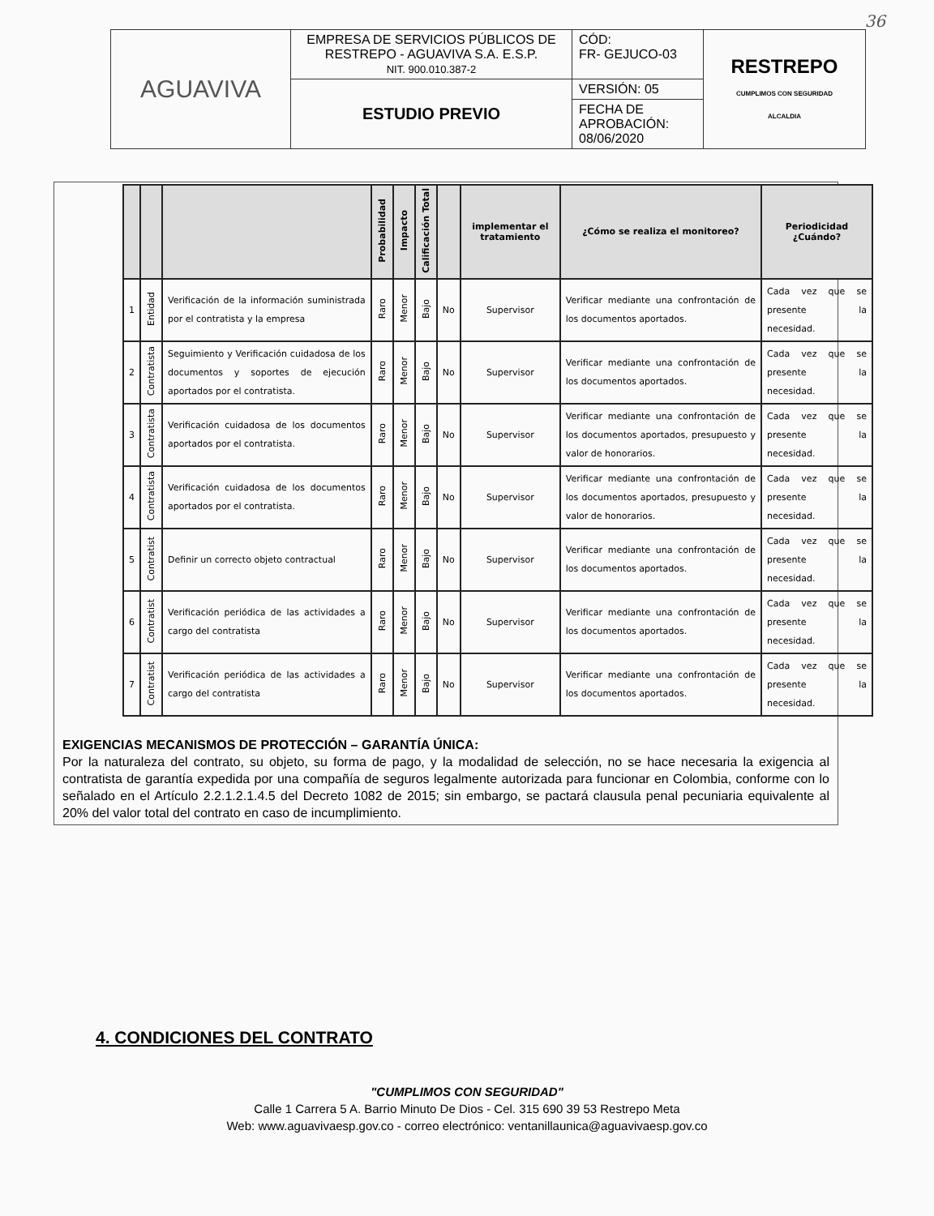36
| AGUAVIVA | EMPRESA DE SERVICIOS PÚBLICOS DE RESTREPO - AGUAVIVA S.A. E.S.P. NIT. 900.010.387-2 | CÓD: FR- GEJUCO-03 | RESTREPO CUMPLIMOS CON SEGURIDAD ALCALDIA |
| | ESTUDIO PREVIO | VERSIÓN: 05 | |
| | | FECHA DE APROBACIÓN: 08/06/2020 | |
| | | | Probabilidad | Impacto | Calificación Total | | implementar el tratamiento | ¿Cómo se realiza el monitoreo? | Periodicidad ¿Cuándo? |
| --- | --- | --- | --- | --- | --- | --- | --- | --- | --- |
| 1 | Entidad | Verificación de la información suministrada por el contratista y la empresa | Raro | Menor | Bajo | No | Supervisor | Verificar mediante una confrontación de los documentos aportados. | Cada vez que se presente la necesidad. |
| 2 | Contratista | Seguimiento y Verificación cuidadosa de los documentos y soportes de ejecución aportados por el contratista. | Raro | Menor | Bajo | No | Supervisor | Verificar mediante una confrontación de los documentos aportados. | Cada vez que se presente la necesidad. |
| 3 | Contratista | Verificación cuidadosa de los documentos aportados por el contratista. | Raro | Menor | Bajo | No | Supervisor | Verificar mediante una confrontación de los documentos aportados, presupuesto y valor de honorarios. | Cada vez que se presente la necesidad. |
| 4 | Contratista | Verificación cuidadosa de los documentos aportados por el contratista. | Raro | Menor | Bajo | No | Supervisor | Verificar mediante una confrontación de los documentos aportados, presupuesto y valor de honorarios. | Cada vez que se presente la necesidad. |
| 5 | Contratist | Definir un correcto objeto contractual | Raro | Menor | Bajo | No | Supervisor | Verificar mediante una confrontación de los documentos aportados. | Cada vez que se presente la necesidad. |
| 6 | Contratist | Verificación periódica de las actividades a cargo del contratista | Raro | Menor | Bajo | No | Supervisor | Verificar mediante una confrontación de los documentos aportados. | Cada vez que se presente la necesidad. |
| 7 | Contratist | Verificación periódica de las actividades a cargo del contratista | Raro | Menor | Bajo | No | Supervisor | Verificar mediante una confrontación de los documentos aportados. | Cada vez que se presente la necesidad. |
EXIGENCIAS MECANISMOS DE PROTECCIÓN – GARANTÍA ÚNICA:
Por la naturaleza del contrato, su objeto, su forma de pago, y la modalidad de selección, no se hace necesaria la exigencia al contratista de garantía expedida por una compañía de seguros legalmente autorizada para funcionar en Colombia, conforme con lo señalado en el Artículo 2.2.1.2.1.4.5 del Decreto 1082 de 2015; sin embargo, se pactará clausula penal pecuniaria equivalente al 20% del valor total del contrato en caso de incumplimiento.
4. CONDICIONES DEL CONTRATO
"CUMPLIMOS CON SEGURIDAD"
Calle 1 Carrera 5 A. Barrio Minuto De Dios - Cel. 315 690 39 53 Restrepo Meta
Web: www.aguavivaesp.gov.co - correo electrónico: ventanillaunica@aguavivaesp.gov.co